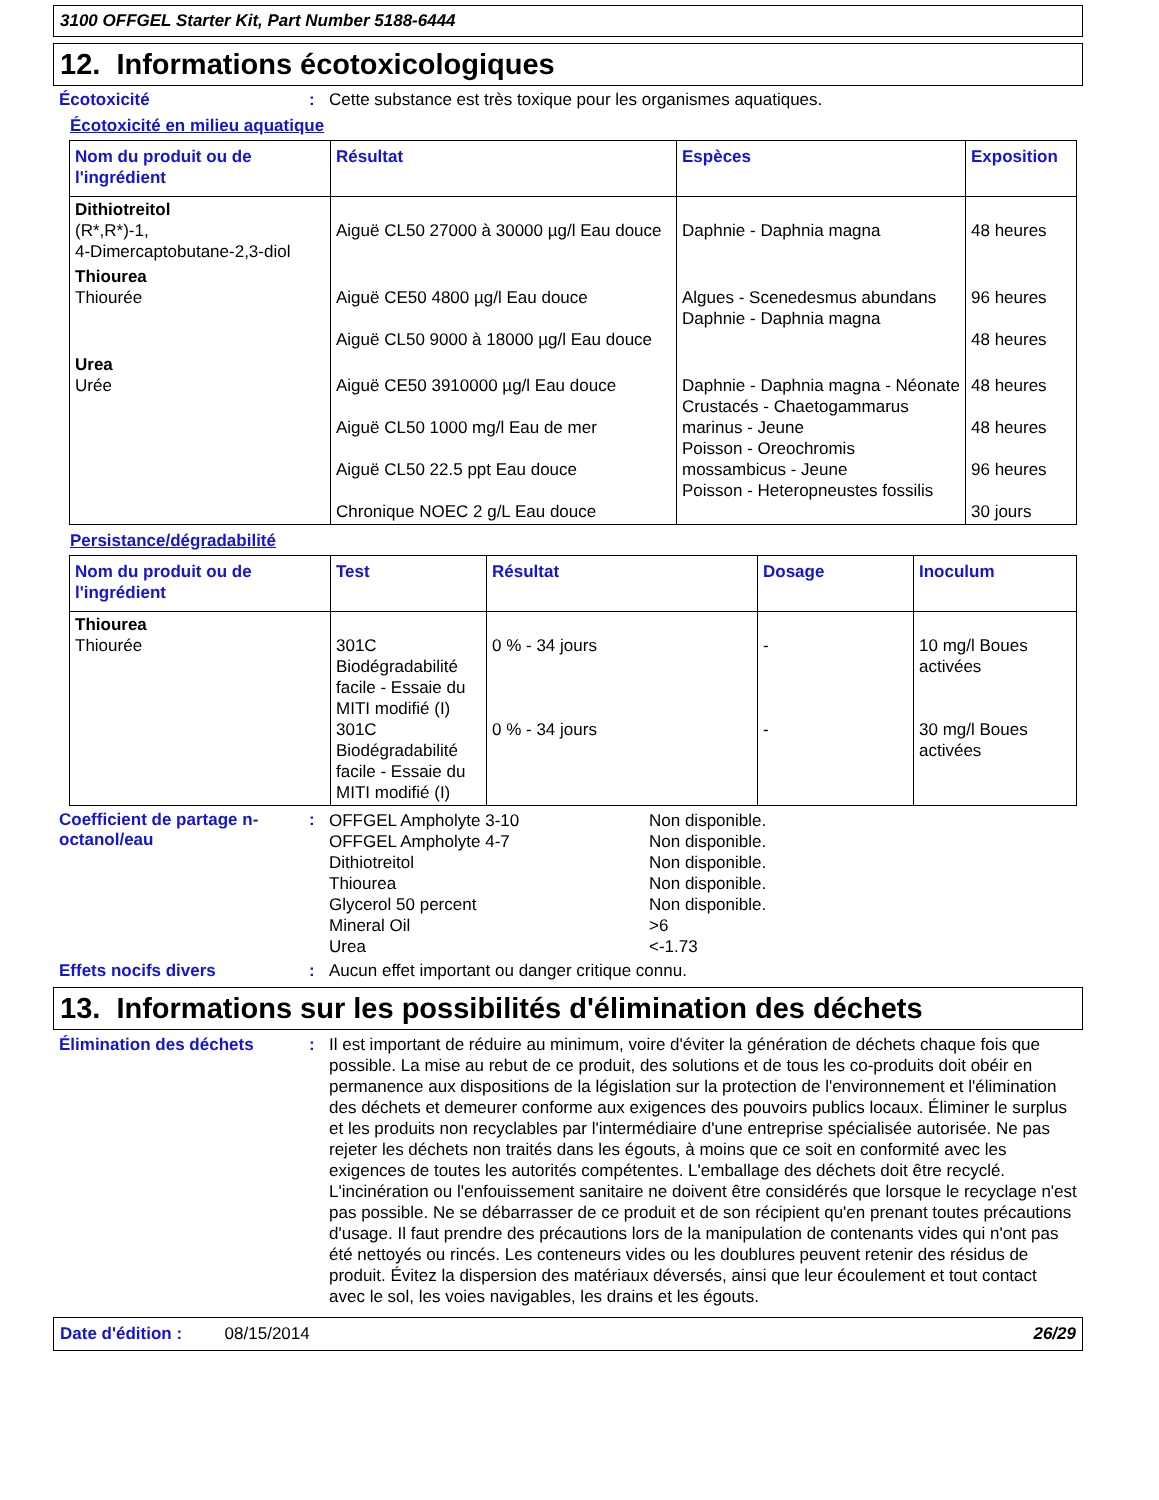3100 OFFGEL Starter Kit, Part Number 5188-6444
12. Informations écotoxicologiques
Écotoxicité : Cette substance est très toxique pour les organismes aquatiques.
Écotoxicité en milieu aquatique
| Nom du produit ou de l'ingrédient | Résultat | Espèces | Exposition |
| --- | --- | --- | --- |
| Dithiotreitol (R*,R*)-1, 4-Dimercaptobutane-2,3-diol | Aiguë CL50 27000 à 30000 µg/l Eau douce | Daphnie - Daphnia magna | 48 heures |
| Thiourea Thiourée | Aiguë CE50 4800 µg/l Eau douce Aiguë CL50 9000 à 18000 µg/l Eau douce | Algues - Scenedesmus abundans Daphnie - Daphnia magna | 96 heures 48 heures |
| Urea Urée | Aiguë CE50 3910000 µg/l Eau douce Aiguë CL50 1000 mg/l Eau de mer Aiguë CL50 22.5 ppt Eau douce Chronique NOEC 2 g/L Eau douce | Daphnie - Daphnia magna - Néonate Crustacés - Chaetogammarus marinus - Jeune Poisson - Oreochromis mossambicus - Jeune Poisson - Heteropneustes fossilis | 48 heures 48 heures 96 heures 30 jours |
Persistance/dégradabilité
| Nom du produit ou de l'ingrédient | Test | Résultat | Dosage | Inoculum |
| --- | --- | --- | --- | --- |
| Thiourea Thiourée | 301C Biodégradabilité facile - Essaie du MITI modifié (I) 301C Biodégradabilité facile - Essaie du MITI modifié (I) | 0 % - 34 jours 0 % - 34 jours | - - | 10 mg/l Boues activées 30 mg/l Boues activées |
Coefficient de partage n-octanol/eau
:
| OFFGEL Ampholyte 3-10 OFFGEL Ampholyte 4-7 Dithiotreitol Thiourea Glycerol 50 percent Mineral Oil Urea | Non disponible. Non disponible. Non disponible. Non disponible. Non disponible. >6 <-1.73 |
Effets nocifs divers : Aucun effet important ou danger critique connu.
13. Informations sur les possibilités d'élimination des déchets
Élimination des déchets : Il est important de réduire au minimum, voire d'éviter la génération de déchets chaque fois que possible. La mise au rebut de ce produit, des solutions et de tous les co-produits doit obéir en permanence aux dispositions de la législation sur la protection de l'environnement et l'élimination des déchets et demeurer conforme aux exigences des pouvoirs publics locaux. Éliminer le surplus et les produits non recyclables par l'intermédiaire d'une entreprise spécialisée autorisée. Ne pas rejeter les déchets non traités dans les égouts, à moins que ce soit en conformité avec les exigences de toutes les autorités compétentes. L'emballage des déchets doit être recyclé. L'incinération ou l'enfouissement sanitaire ne doivent être considérés que lorsque le recyclage n'est pas possible. Ne se débarrasser de ce produit et de son récipient qu'en prenant toutes précautions d'usage. Il faut prendre des précautions lors de la manipulation de contenants vides qui n'ont pas été nettoyés ou rincés. Les conteneurs vides ou les doublures peuvent retenir des résidus de produit. Évitez la dispersion des matériaux déversés, ainsi que leur écoulement et tout contact avec le sol, les voies navigables, les drains et les égouts.
Date d'édition : 08/15/2014
26/29